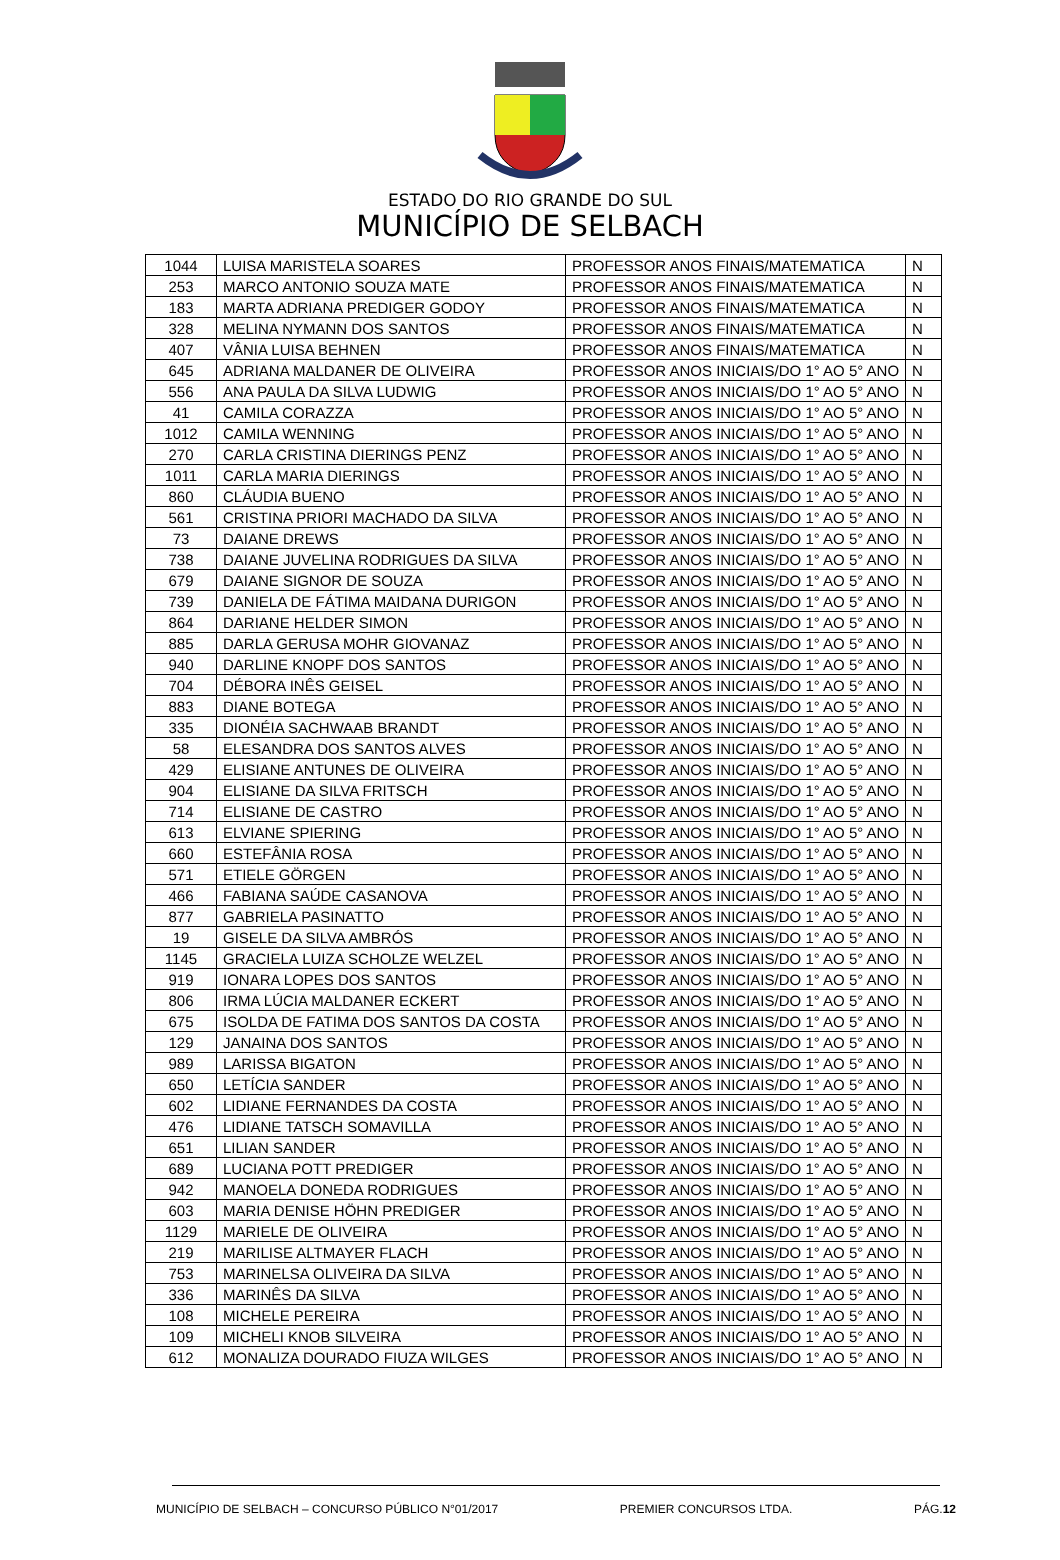ESTADO DO RIO GRANDE DO SUL
MUNICÍPIO DE SELBACH
| 1044 | LUISA MARISTELA SOARES | PROFESSOR ANOS FINAIS/MATEMATICA | N |
| 253 | MARCO ANTONIO SOUZA MATE | PROFESSOR ANOS FINAIS/MATEMATICA | N |
| 183 | MARTA ADRIANA PREDIGER GODOY | PROFESSOR ANOS FINAIS/MATEMATICA | N |
| 328 | MELINA NYMANN DOS SANTOS | PROFESSOR ANOS FINAIS/MATEMATICA | N |
| 407 | VÂNIA LUISA BEHNEN | PROFESSOR ANOS FINAIS/MATEMATICA | N |
| 645 | ADRIANA MALDANER DE OLIVEIRA | PROFESSOR ANOS INICIAIS/DO 1° AO 5° ANO | N |
| 556 | ANA PAULA DA SILVA LUDWIG | PROFESSOR ANOS INICIAIS/DO 1° AO 5° ANO | N |
| 41 | CAMILA CORAZZA | PROFESSOR ANOS INICIAIS/DO 1° AO 5° ANO | N |
| 1012 | CAMILA WENNING | PROFESSOR ANOS INICIAIS/DO 1° AO 5° ANO | N |
| 270 | CARLA CRISTINA DIERINGS PENZ | PROFESSOR ANOS INICIAIS/DO 1° AO 5° ANO | N |
| 1011 | CARLA MARIA DIERINGS | PROFESSOR ANOS INICIAIS/DO 1° AO 5° ANO | N |
| 860 | CLÁUDIA BUENO | PROFESSOR ANOS INICIAIS/DO 1° AO 5° ANO | N |
| 561 | CRISTINA PRIORI MACHADO DA SILVA | PROFESSOR ANOS INICIAIS/DO 1° AO 5° ANO | N |
| 73 | DAIANE DREWS | PROFESSOR ANOS INICIAIS/DO 1° AO 5° ANO | N |
| 738 | DAIANE JUVELINA RODRIGUES DA SILVA | PROFESSOR ANOS INICIAIS/DO 1° AO 5° ANO | N |
| 679 | DAIANE SIGNOR DE SOUZA | PROFESSOR ANOS INICIAIS/DO 1° AO 5° ANO | N |
| 739 | DANIELA DE FÁTIMA MAIDANA DURIGON | PROFESSOR ANOS INICIAIS/DO 1° AO 5° ANO | N |
| 864 | DARIANE HELDER SIMON | PROFESSOR ANOS INICIAIS/DO 1° AO 5° ANO | N |
| 885 | DARLA GERUSA MOHR GIOVANAZ | PROFESSOR ANOS INICIAIS/DO 1° AO 5° ANO | N |
| 940 | DARLINE KNOPF DOS SANTOS | PROFESSOR ANOS INICIAIS/DO 1° AO 5° ANO | N |
| 704 | DÉBORA INÊS GEISEL | PROFESSOR ANOS INICIAIS/DO 1° AO 5° ANO | N |
| 883 | DIANE BOTEGA | PROFESSOR ANOS INICIAIS/DO 1° AO 5° ANO | N |
| 335 | DIONÉIA SACHWAAB BRANDT | PROFESSOR ANOS INICIAIS/DO 1° AO 5° ANO | N |
| 58 | ELESANDRA DOS SANTOS ALVES | PROFESSOR ANOS INICIAIS/DO 1° AO 5° ANO | N |
| 429 | ELISIANE ANTUNES DE OLIVEIRA | PROFESSOR ANOS INICIAIS/DO 1° AO 5° ANO | N |
| 904 | ELISIANE DA SILVA FRITSCH | PROFESSOR ANOS INICIAIS/DO 1° AO 5° ANO | N |
| 714 | ELISIANE DE CASTRO | PROFESSOR ANOS INICIAIS/DO 1° AO 5° ANO | N |
| 613 | ELVIANE SPIERING | PROFESSOR ANOS INICIAIS/DO 1° AO 5° ANO | N |
| 660 | ESTEFÂNIA ROSA | PROFESSOR ANOS INICIAIS/DO 1° AO 5° ANO | N |
| 571 | ETIELE GÖRGEN | PROFESSOR ANOS INICIAIS/DO 1° AO 5° ANO | N |
| 466 | FABIANA SAÚDE CASANOVA | PROFESSOR ANOS INICIAIS/DO 1° AO 5° ANO | N |
| 877 | GABRIELA PASINATTO | PROFESSOR ANOS INICIAIS/DO 1° AO 5° ANO | N |
| 19 | GISELE DA SILVA AMBRÓS | PROFESSOR ANOS INICIAIS/DO 1° AO 5° ANO | N |
| 1145 | GRACIELA LUIZA SCHOLZE WELZEL | PROFESSOR ANOS INICIAIS/DO 1° AO 5° ANO | N |
| 919 | IONARA LOPES DOS SANTOS | PROFESSOR ANOS INICIAIS/DO 1° AO 5° ANO | N |
| 806 | IRMA LÚCIA MALDANER ECKERT | PROFESSOR ANOS INICIAIS/DO 1° AO 5° ANO | N |
| 675 | ISOLDA DE FATIMA DOS SANTOS DA COSTA | PROFESSOR ANOS INICIAIS/DO 1° AO 5° ANO | N |
| 129 | JANAINA DOS SANTOS | PROFESSOR ANOS INICIAIS/DO 1° AO 5° ANO | N |
| 989 | LARISSA BIGATON | PROFESSOR ANOS INICIAIS/DO 1° AO 5° ANO | N |
| 650 | LETÍCIA SANDER | PROFESSOR ANOS INICIAIS/DO 1° AO 5° ANO | N |
| 602 | LIDIANE FERNANDES DA COSTA | PROFESSOR ANOS INICIAIS/DO 1° AO 5° ANO | N |
| 476 | LIDIANE TATSCH SOMAVILLA | PROFESSOR ANOS INICIAIS/DO 1° AO 5° ANO | N |
| 651 | LILIAN SANDER | PROFESSOR ANOS INICIAIS/DO 1° AO 5° ANO | N |
| 689 | LUCIANA POTT PREDIGER | PROFESSOR ANOS INICIAIS/DO 1° AO 5° ANO | N |
| 942 | MANOELA DONEDA RODRIGUES | PROFESSOR ANOS INICIAIS/DO 1° AO 5° ANO | N |
| 603 | MARIA DENISE HÖHN PREDIGER | PROFESSOR ANOS INICIAIS/DO 1° AO 5° ANO | N |
| 1129 | MARIELE DE OLIVEIRA | PROFESSOR ANOS INICIAIS/DO 1° AO 5° ANO | N |
| 219 | MARILISE ALTMAYER FLACH | PROFESSOR ANOS INICIAIS/DO 1° AO 5° ANO | N |
| 753 | MARINELSA OLIVEIRA DA SILVA | PROFESSOR ANOS INICIAIS/DO 1° AO 5° ANO | N |
| 336 | MARINÊS DA SILVA | PROFESSOR ANOS INICIAIS/DO 1° AO 5° ANO | N |
| 108 | MICHELE PEREIRA | PROFESSOR ANOS INICIAIS/DO 1° AO 5° ANO | N |
| 109 | MICHELI KNOB SILVEIRA | PROFESSOR ANOS INICIAIS/DO 1° AO 5° ANO | N |
| 612 | MONALIZA DOURADO FIUZA WILGES | PROFESSOR ANOS INICIAIS/DO 1° AO 5° ANO | N |
MUNICÍPIO DE SELBACH – CONCURSO PÚBLICO N°01/2017 PREMIER CONCURSOS LTDA. PÁG.12